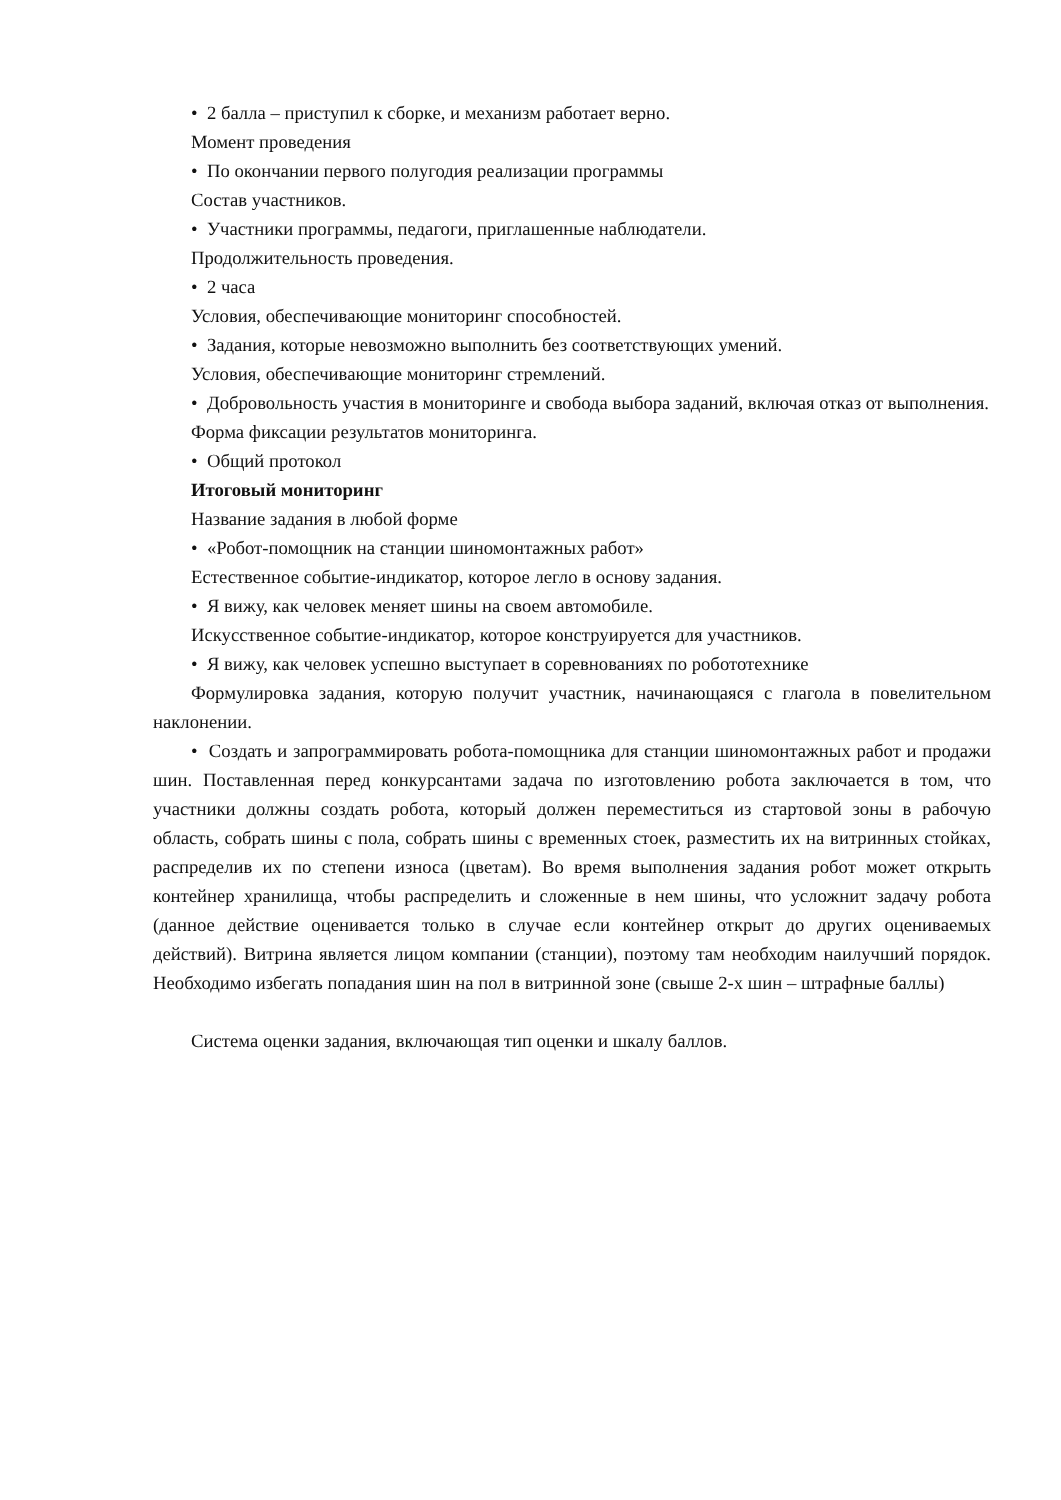• 2 балла – приступил к сборке, и механизм работает верно.
Момент проведения
• По окончании первого полугодия реализации программы
Состав участников.
• Участники программы, педагоги, приглашенные наблюдатели.
Продолжительность проведения.
• 2 часа
Условия, обеспечивающие мониторинг способностей.
• Задания, которые невозможно выполнить без соответствующих умений.
Условия, обеспечивающие мониторинг стремлений.
• Добровольность участия в мониторинге и свобода выбора заданий, включая отказ от выполнения.
Форма фиксации результатов мониторинга.
• Общий протокол
Итоговый мониторинг
Название задания в любой форме
• «Робот-помощник на станции шиномонтажных работ»
Естественное событие-индикатор, которое легло в основу задания.
• Я вижу, как человек меняет шины на своем автомобиле.
Искусственное событие-индикатор, которое конструируется для участников.
• Я вижу, как человек успешно выступает в соревнованиях по робототехнике
Формулировка задания, которую получит участник, начинающаяся с глагола в повелительном наклонении.
• Создать и запрограммировать робота-помощника для станции шиномонтажных работ и продажи шин. Поставленная перед конкурсантами задача по изготовлению робота заключается в том, что участники должны создать робота, который должен переместиться из стартовой зоны в рабочую область, собрать шины с пола, собрать шины с временных стоек, разместить их на витринных стойках, распределив их по степени износа (цветам). Во время выполнения задания робот может открыть контейнер хранилища, чтобы распределить и сложенные в нем шины, что усложнит задачу робота (данное действие оценивается только в случае если контейнер открыт до других оцениваемых действий). Витрина является лицом компании (станции), поэтому там необходим наилучший порядок. Необходимо избегать попадания шин на пол в витринной зоне (свыше 2-х шин – штрафные баллы)
Система оценки задания, включающая тип оценки и шкалу баллов.